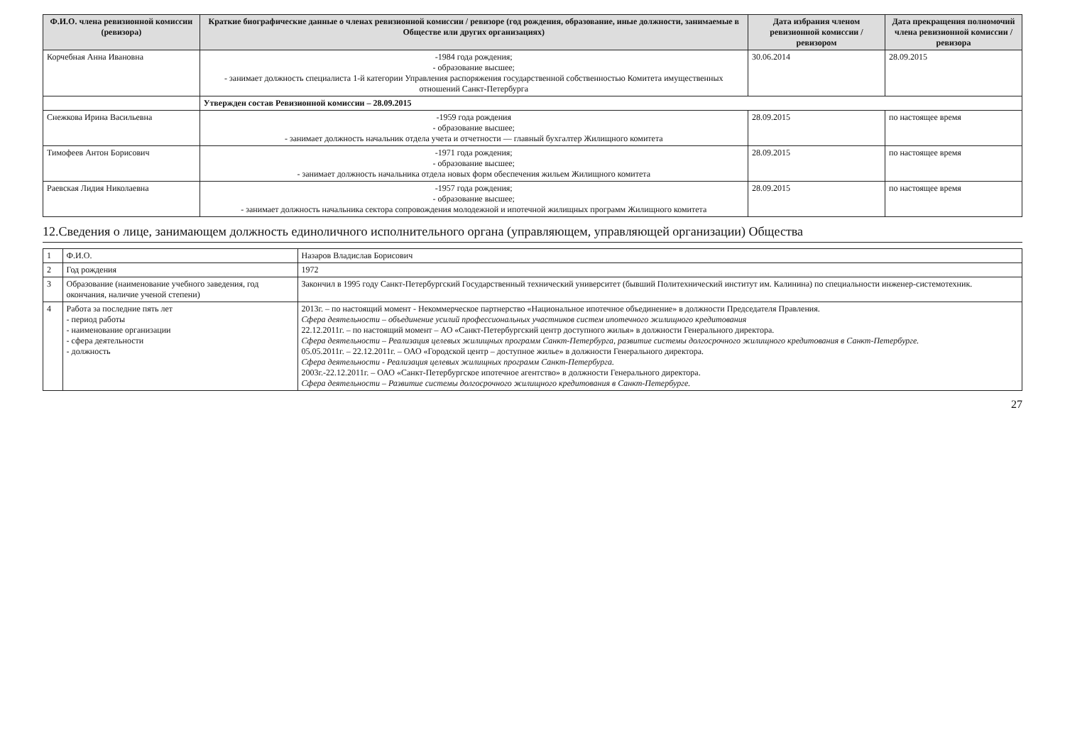| Ф.И.О. члена ревизионной комиссии (ревизора) | Краткие биографические данные о членах ревизионной комиссии / ревизоре (год рождения, образование, иные должности, занимаемые в Обществе или других организациях) | Дата избрания членом ревизионной комиссии / ревизором | Дата прекращения полномочий члена ревизионной комиссии / ревизора |
| --- | --- | --- | --- |
| Корчебная Анна Ивановна | -1984 года рождения; - образование высшее; - занимает должность специалиста 1-й категории Управления распоряжения государственной собственностью Комитета имущественных отношений Санкт-Петербурга | 30.06.2014 | 28.09.2015 |
| | Утвержден состав Ревизионной комиссии – 28.09.2015 | | |
| Снежкова Ирина Васильевна | -1959 года рождения - образование высшее; - занимает должность начальник отдела учета и отчетности — главный бухгалтер Жилищного комитета | 28.09.2015 | по настоящее время |
| Тимофеев Антон Борисович | -1971 года рождения; - образование высшее; - занимает должность начальника отдела новых форм обеспечения жильем Жилищного комитета | 28.09.2015 | по настоящее время |
| Раевская Лидия Николаевна | -1957 года рождения; - образование высшее; - занимает должность начальника сектора сопровождения молодежной и ипотечной жилищных программ Жилищного комитета | 28.09.2015 | по настоящее время |
12.Сведения о лице, занимающем должность единоличного исполнительного органа (управляющем, управляющей организации) Общества
| 1 | Ф.И.О. | Назаров Владислав Борисович |
| 2 | Год рождения | 1972 |
| 3 | Образование (наименование учебного заведения, год окончания, наличие ученой степени) | Закончил в 1995 году Санкт-Петербургский Государственный технический университет (бывший Политехнический институт им. Калинина) по специальности инженер-системотехник. |
| 4 | Работа за последние пять лет - период работы - наименование организации - сфера деятельности - должность | 2013г. – по настоящий момент - Некоммерческое партнерство «Национальное ипотечное объединение» в должности Председателя Правления. Сфера деятельности – объединение усилий профессиональных участников систем ипотечного жилищного кредитования 22.12.2011г. – по настоящий момент – АО «Санкт-Петербургский центр доступного жилья» в должности Генерального директора. Сфера деятельности – Реализация целевых жилищных программ Санкт-Петербурга, развитие системы долгосрочного жилищного кредитования в Санкт-Петербурге. 05.05.2011г. – 22.12.2011г. – ОАО «Городской центр – доступное жилье» в должности Генерального директора. Сфера деятельности - Реализация целевых жилищных программ Санкт-Петербурга. 2003г.-22.12.2011г. – ОАО «Санкт-Петербургское ипотечное агентство» в должности Генерального директора. Сфера деятельности – Развитие системы долгосрочного жилищного кредитования в Санкт-Петербурге. |
27